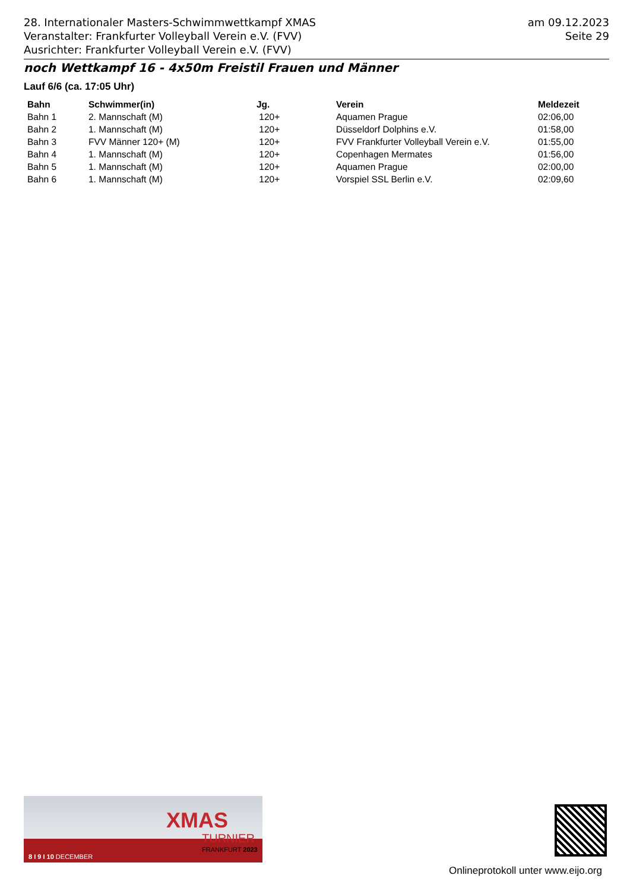28. Internationaler Masters-Schwimmwettkampf XMAS
Veranstalter: Frankfurter Volleyball Verein e.V. (FVV)
Ausrichter: Frankfurter Volleyball Verein e.V. (FVV)
am 09.12.2023
Seite 29
noch Wettkampf 16 - 4x50m Freistil Frauen und Männer
Lauf 6/6 (ca. 17:05 Uhr)
| Bahn | Schwimmer(in) | Jg. | Verein | Meldezeit |
| --- | --- | --- | --- | --- |
| Bahn 1 | 2. Mannschaft (M) | 120+ | Aquamen Prague | 02:06,00 |
| Bahn 2 | 1. Mannschaft (M) | 120+ | Düsseldorf Dolphins e.V. | 01:58,00 |
| Bahn 3 | FVV Männer 120+ (M) | 120+ | FVV Frankfurter Volleyball Verein e.V. | 01:55,00 |
| Bahn 4 | 1. Mannschaft (M) | 120+ | Copenhagen Mermates | 01:56,00 |
| Bahn 5 | 1. Mannschaft (M) | 120+ | Aquamen Prague | 02:00,00 |
| Bahn 6 | 1. Mannschaft (M) | 120+ | Vorspiel SSL Berlin e.V. | 02:09,60 |
XMAS
TURNIER
FRANKFURT 2023
8 I 9 I 10 DECEMBER
Onlineprotokoll unter www.eijo.org